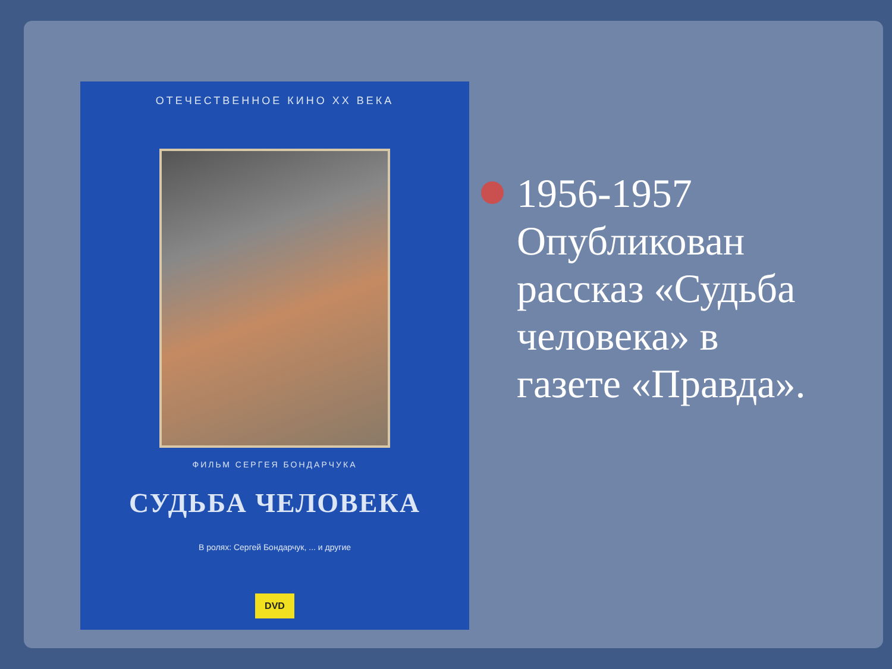ОТЕЧЕСТВЕННОЕ КИНО XX ВЕКА
ФИЛЬМ СЕРГЕЯ БОНДАРЧУКА
СУДЬБА ЧЕЛОВЕКА
В ролях: Сергей Бондарчук, ... и другие
DVD
1956-1957
Опубликован
рассказ «Судьба
человека» в
газете «Правда».